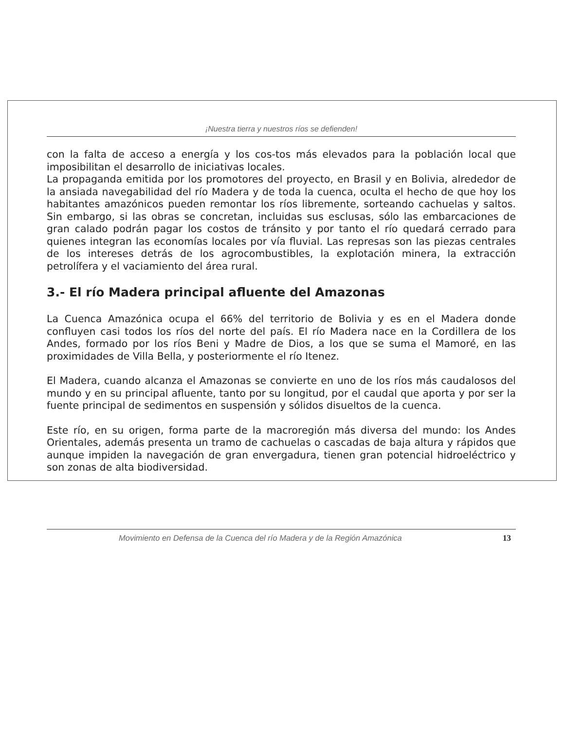¡Nuestra tierra y nuestros ríos se defienden!
con la falta de acceso a energía y los cos-tos más elevados para la población local que imposibilitan el desarrollo de iniciativas locales.
La propaganda emitida por los promotores del proyecto, en Brasil y en Bolivia, alrededor de la ansiada navegabilidad del río Madera y de toda la cuenca, oculta el hecho de que hoy los habitantes amazónicos pueden remontar los ríos libremente, sorteando cachuelas y saltos. Sin embargo, si las obras se concretan, incluidas sus esclusas, sólo las embarcaciones de gran calado podrán pagar los costos de tránsito y por tanto el río quedará cerrado para quienes integran las economías locales por vía fluvial. Las represas son las piezas centrales de los intereses detrás de los agrocombustibles, la explotación minera, la extracción petrolífera y el vaciamiento del área rural.
3.- El río Madera principal afluente del Amazonas
La Cuenca Amazónica ocupa el 66% del territorio de Bolivia y es en el Madera donde confluyen casi todos los ríos del norte del país. El río Madera nace en la Cordillera de los Andes, formado por los ríos Beni y Madre de Dios, a los que se suma el Mamoré, en las proximidades de Villa Bella, y posteriormente el río Itenez.
El Madera, cuando alcanza el Amazonas se convierte en uno de los ríos más caudalosos del mundo y en su principal afluente, tanto por su longitud, por el caudal que aporta y por ser la fuente principal de sedimentos en suspensión y sólidos disueltos de la cuenca.
Este río, en su origen, forma parte de la macroregión más diversa del mundo: los Andes Orientales, además presenta un tramo de cachuelas o cascadas de baja altura y rápidos que aunque impiden la navegación de gran envergadura, tienen gran potencial hidroeléctrico y son zonas de alta biodiversidad.
Movimiento en Defensa de la Cuenca del río Madera y de la Región Amazónica 13